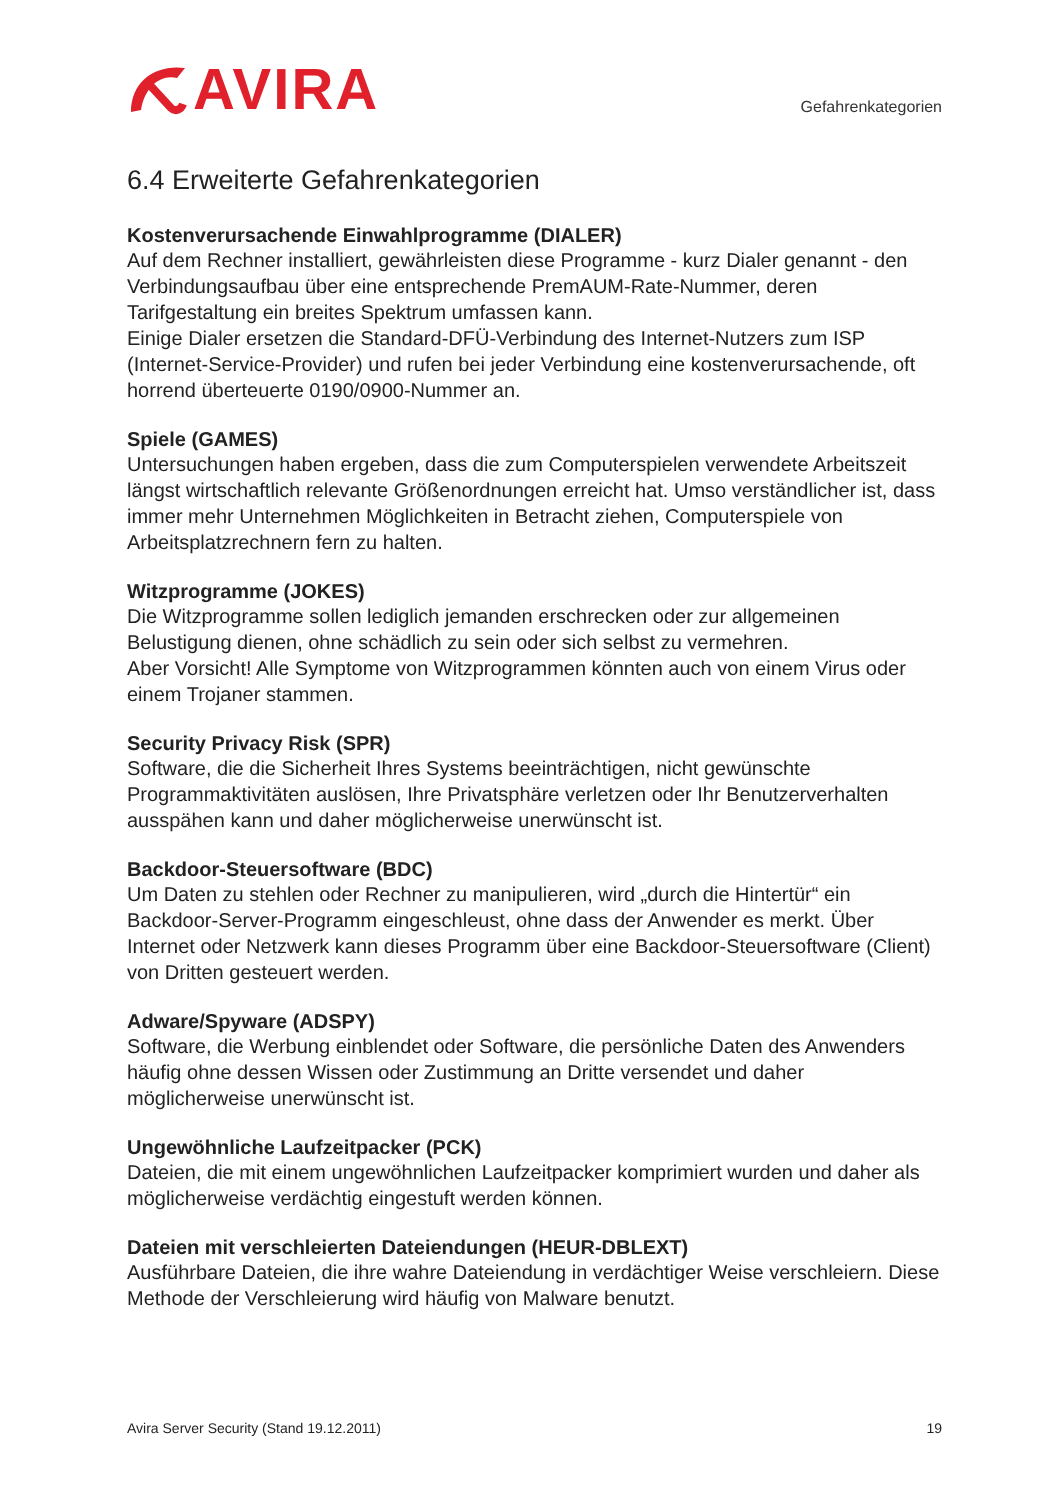AVIRA
Gefahrenkategorien
6.4 Erweiterte Gefahrenkategorien
Kostenverursachende Einwahlprogramme (DIALER)
Auf dem Rechner installiert, gewährleisten diese Programme - kurz Dialer genannt - den Verbindungsaufbau über eine entsprechende PremAUM-Rate-Nummer, deren Tarifgestaltung ein breites Spektrum umfassen kann.
Einige Dialer ersetzen die Standard-DFÜ-Verbindung des Internet-Nutzers zum ISP (Internet-Service-Provider) und rufen bei jeder Verbindung eine kostenverursachende, oft horrend überteuerte 0190/0900-Nummer an.
Spiele (GAMES)
Untersuchungen haben ergeben, dass die zum Computerspielen verwendete Arbeitszeit längst wirtschaftlich relevante Größenordnungen erreicht hat. Umso verständlicher ist, dass immer mehr Unternehmen Möglichkeiten in Betracht ziehen, Computerspiele von Arbeitsplatzrechnern fern zu halten.
Witzprogramme (JOKES)
Die Witzprogramme sollen lediglich jemanden erschrecken oder zur allgemeinen Belustigung dienen, ohne schädlich zu sein oder sich selbst zu vermehren.
Aber Vorsicht! Alle Symptome von Witzprogrammen könnten auch von einem Virus oder einem Trojaner stammen.
Security Privacy Risk (SPR)
Software, die die Sicherheit Ihres Systems beeinträchtigen, nicht gewünschte Programmaktivitäten auslösen, Ihre Privatsphäre verletzen oder Ihr Benutzerverhalten ausspähen kann und daher möglicherweise unerwünscht ist.
Backdoor-Steuersoftware (BDC)
Um Daten zu stehlen oder Rechner zu manipulieren, wird „durch die Hintertür“ ein Backdoor-Server-Programm eingeschleust, ohne dass der Anwender es merkt. Über Internet oder Netzwerk kann dieses Programm über eine Backdoor-Steuersoftware (Client) von Dritten gesteuert werden.
Adware/Spyware (ADSPY)
Software, die Werbung einblendet oder Software, die persönliche Daten des Anwenders häufig ohne dessen Wissen oder Zustimmung an Dritte versendet und daher möglicherweise unerwünscht ist.
Ungewöhnliche Laufzeitpacker (PCK)
Dateien, die mit einem ungewöhnlichen Laufzeitpacker komprimiert wurden und daher als möglicherweise verdächtig eingestuft werden können.
Dateien mit verschleierten Dateiendungen (HEUR-DBLEXT)
Ausführbare Dateien, die ihre wahre Dateiendung in verdächtiger Weise verschleiern. Diese Methode der Verschleierung wird häufig von Malware benutzt.
Avira Server Security (Stand 19.12.2011) 19